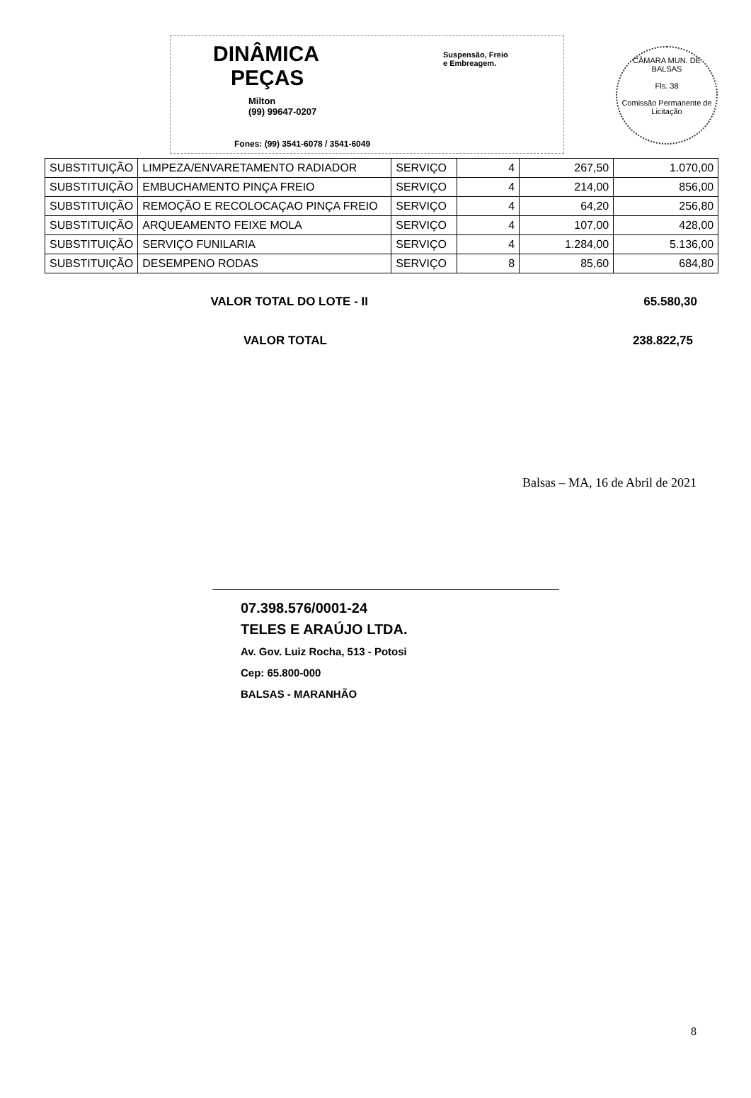CÂMARA MUN. DE BALSAS
Fls. 38
Comissão Permanente de Licitação
DINÂMICA
PEÇAS
Suspensão, Freio
e Embreagem.
Milton
(99) 99647-0207
Fones: (99) 3541-6078 / 3541-6049
| SUBSTITUIÇÃO | LIMPEZA/ENVARETAMENTO RADIADOR | SERVIÇO | 4 | 267,50 | 1.070,00 |
| SUBSTITUIÇÃO | EMBUCHAMENTO PINÇA FREIO | SERVIÇO | 4 | 214,00 | 856,00 |
| SUBSTITUIÇÃO | REMOÇÃO E RECOLOCAÇAO PINÇA FREIO | SERVIÇO | 4 | 64,20 | 256,80 |
| SUBSTITUIÇÃO | ARQUEAMENTO FEIXE MOLA | SERVIÇO | 4 | 107,00 | 428,00 |
| SUBSTITUIÇÃO | SERVIÇO FUNILARIA | SERVIÇO | 4 | 1.284,00 | 5.136,00 |
| SUBSTITUIÇÃO | DESEMPENO RODAS | SERVIÇO | 8 | 85,60 | 684,80 |
VALOR TOTAL DO LOTE - II 65.580,30
VALOR TOTAL 238.822,75
Balsas – MA, 16 de Abril de 2021
07.398.576/0001-24
TELES E ARAÚJO LTDA.
Av. Gov. Luiz Rocha, 513 - Potosi
Cep: 65.800-000
BALSAS - MARANHÃO
8